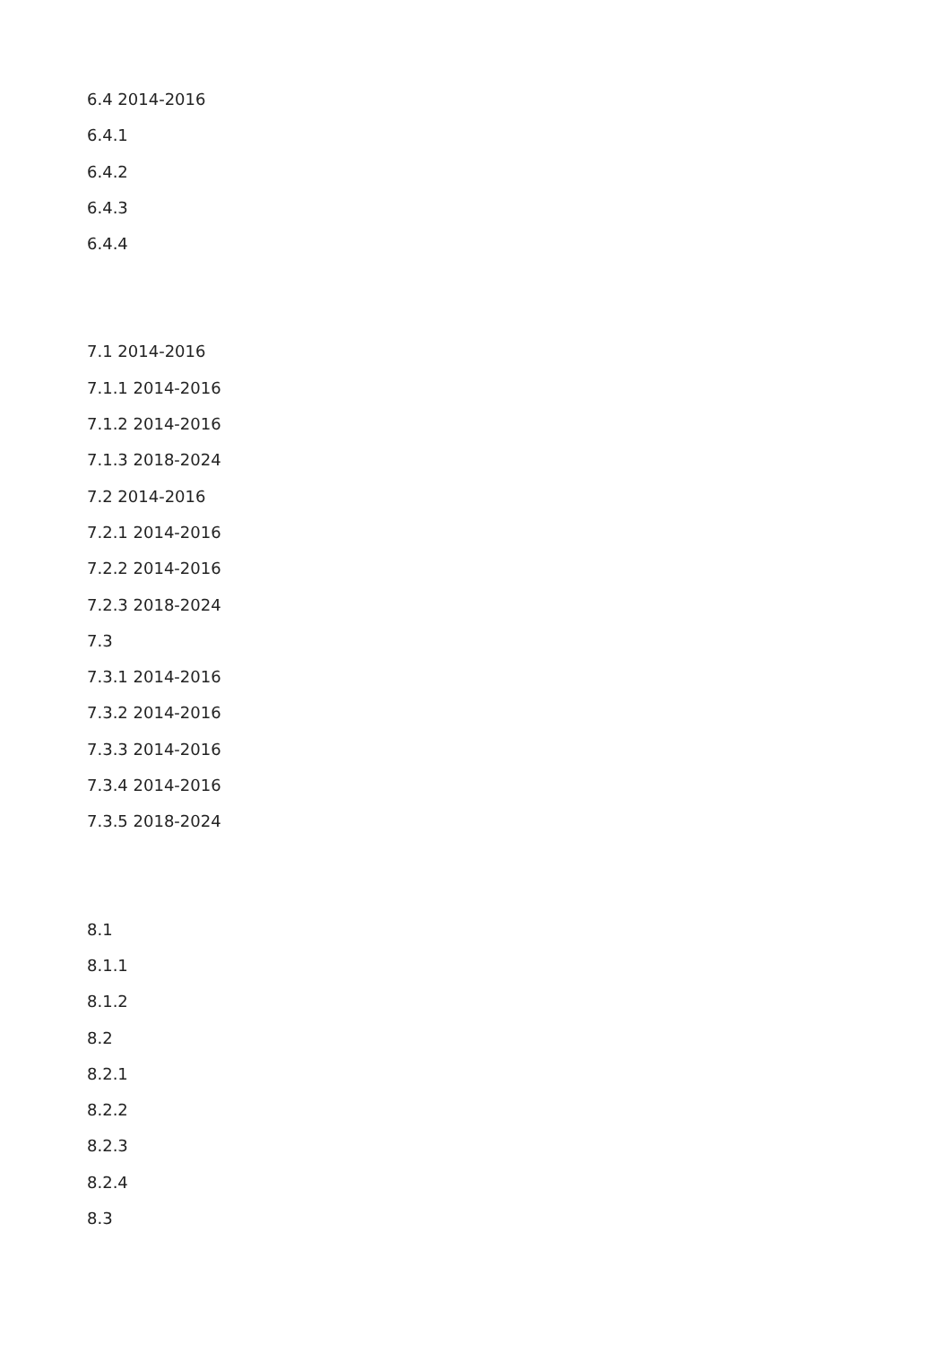6.4 2014-2016
6.4.1
6.4.2
6.4.3
6.4.4
7.1 2014-2016
7.1.1 2014-2016
7.1.2 2014-2016
7.1.3 2018-2024
7.2 2014-2016
7.2.1 2014-2016
7.2.2 2014-2016
7.2.3 2018-2024
7.3
7.3.1 2014-2016
7.3.2 2014-2016
7.3.3 2014-2016
7.3.4 2014-2016
7.3.5 2018-2024
8.1
8.1.1
8.1.2
8.2
8.2.1
8.2.2
8.2.3
8.2.4
8.3